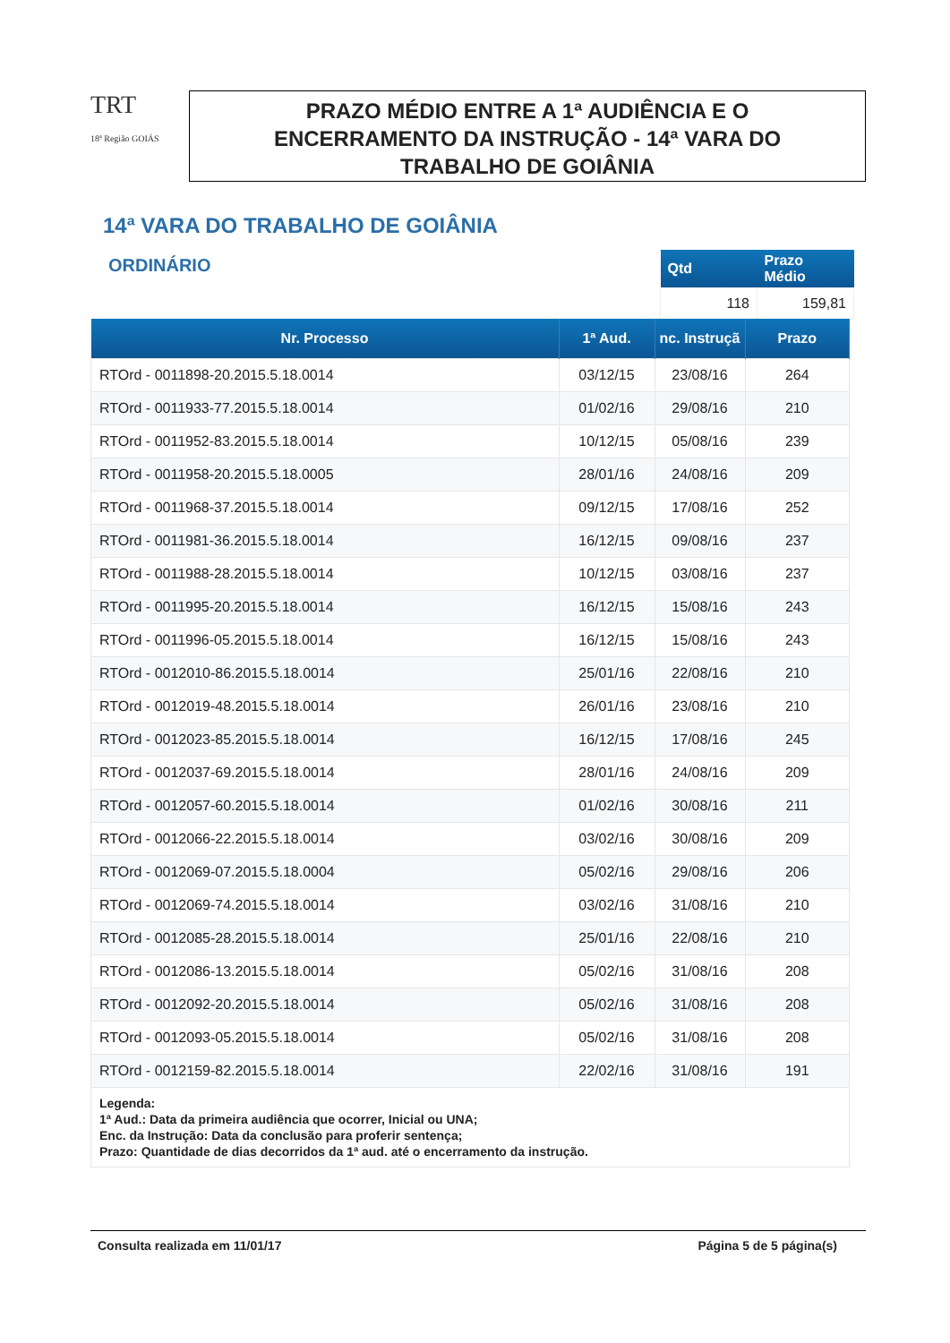TRT
18ª Região GOIÁS
PRAZO MÉDIO ENTRE A 1ª AUDIÊNCIA E O
ENCERRAMENTO DA INSTRUÇÃO - 14ª VARA DO
TRABALHO DE GOIÂNIA
14ª VARA DO TRABALHO DE GOIÂNIA
ORDINÁRIO
| Qtd | Prazo Médio |
| --- | --- |
| 118 | 159,81 |
| Nr. Processo | 1ª Aud. | nc. Instruçã | Prazo |
| --- | --- | --- | --- |
| RTOrd - 0011898-20.2015.5.18.0014 | 03/12/15 | 23/08/16 | 264 |
| RTOrd - 0011933-77.2015.5.18.0014 | 01/02/16 | 29/08/16 | 210 |
| RTOrd - 0011952-83.2015.5.18.0014 | 10/12/15 | 05/08/16 | 239 |
| RTOrd - 0011958-20.2015.5.18.0005 | 28/01/16 | 24/08/16 | 209 |
| RTOrd - 0011968-37.2015.5.18.0014 | 09/12/15 | 17/08/16 | 252 |
| RTOrd - 0011981-36.2015.5.18.0014 | 16/12/15 | 09/08/16 | 237 |
| RTOrd - 0011988-28.2015.5.18.0014 | 10/12/15 | 03/08/16 | 237 |
| RTOrd - 0011995-20.2015.5.18.0014 | 16/12/15 | 15/08/16 | 243 |
| RTOrd - 0011996-05.2015.5.18.0014 | 16/12/15 | 15/08/16 | 243 |
| RTOrd - 0012010-86.2015.5.18.0014 | 25/01/16 | 22/08/16 | 210 |
| RTOrd - 0012019-48.2015.5.18.0014 | 26/01/16 | 23/08/16 | 210 |
| RTOrd - 0012023-85.2015.5.18.0014 | 16/12/15 | 17/08/16 | 245 |
| RTOrd - 0012037-69.2015.5.18.0014 | 28/01/16 | 24/08/16 | 209 |
| RTOrd - 0012057-60.2015.5.18.0014 | 01/02/16 | 30/08/16 | 211 |
| RTOrd - 0012066-22.2015.5.18.0014 | 03/02/16 | 30/08/16 | 209 |
| RTOrd - 0012069-07.2015.5.18.0004 | 05/02/16 | 29/08/16 | 206 |
| RTOrd - 0012069-74.2015.5.18.0014 | 03/02/16 | 31/08/16 | 210 |
| RTOrd - 0012085-28.2015.5.18.0014 | 25/01/16 | 22/08/16 | 210 |
| RTOrd - 0012086-13.2015.5.18.0014 | 05/02/16 | 31/08/16 | 208 |
| RTOrd - 0012092-20.2015.5.18.0014 | 05/02/16 | 31/08/16 | 208 |
| RTOrd - 0012093-05.2015.5.18.0014 | 05/02/16 | 31/08/16 | 208 |
| RTOrd - 0012159-82.2015.5.18.0014 | 22/02/16 | 31/08/16 | 191 |
| Legenda: 1ª Aud.: Data da primeira audiência que ocorrer, Inicial ou UNA; Enc. da Instrução: Data da conclusão para proferir sentença; Prazo: Quantidade de dias decorridos da 1ª aud. até o encerramento da instrução. | | | |
Consulta realizada em 11/01/17 Página 5 de 5 página(s)